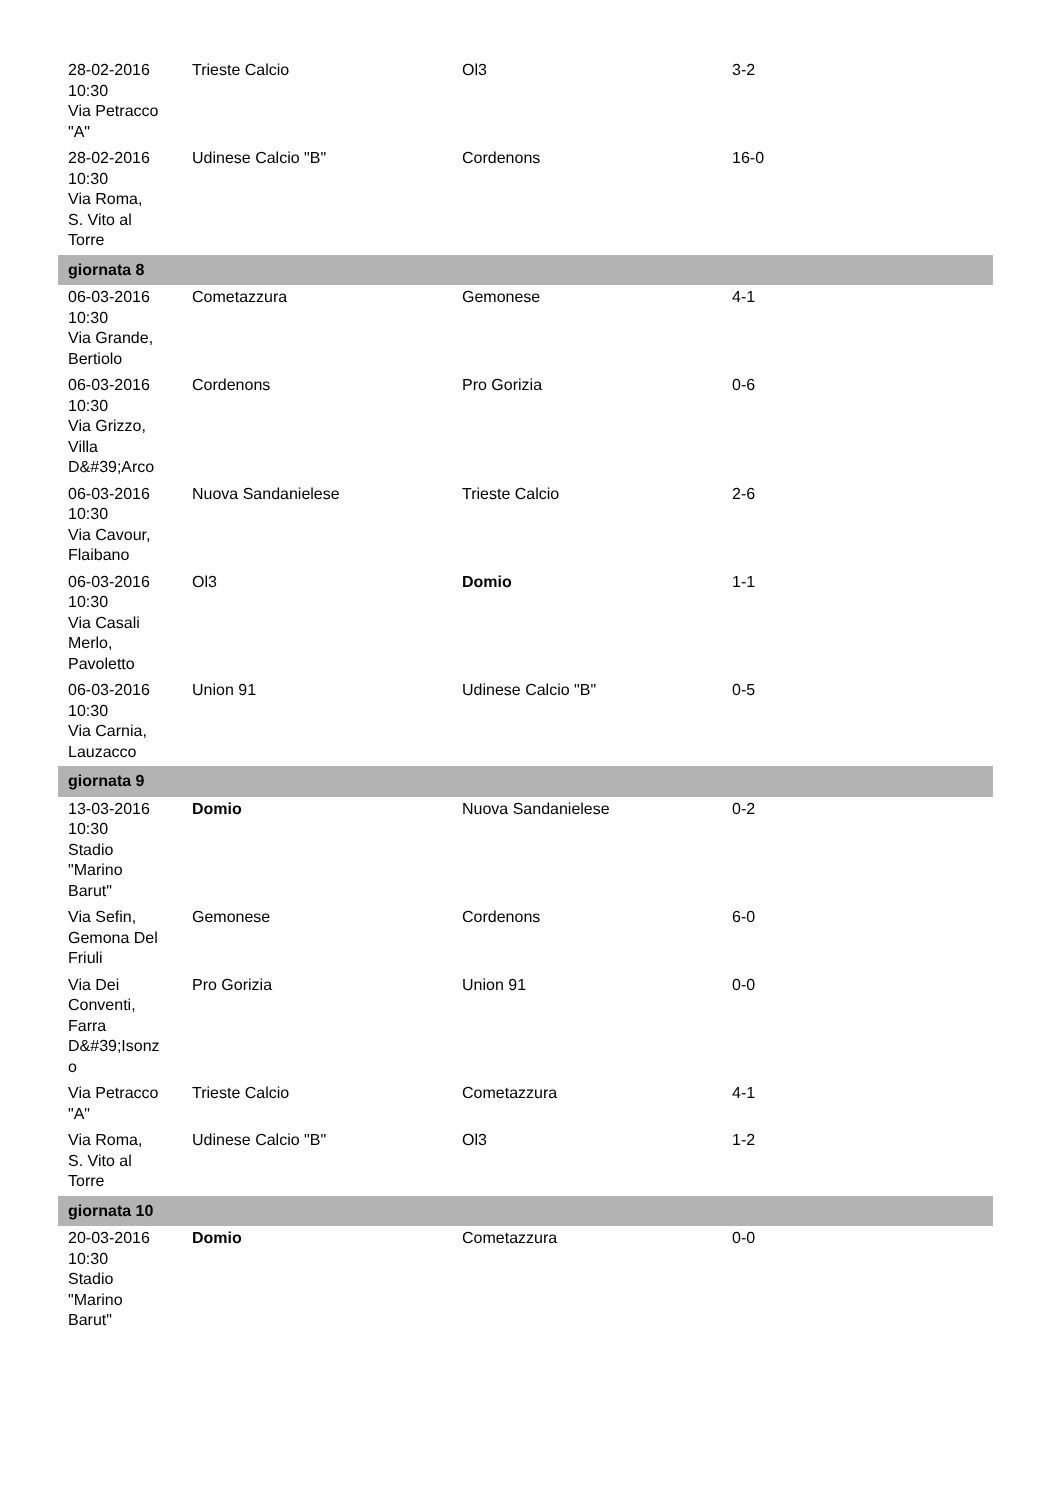| 28-02-2016 10:30 Via Petracco "A" | Trieste Calcio | Ol3 | 3-2 |
| 28-02-2016 10:30 Via Roma, S. Vito al Torre | Udinese Calcio "B" | Cordenons | 16-0 |
| giornata 8 | | | |
| 06-03-2016 10:30 Via Grande, Bertiolo | Cometazzura | Gemonese | 4-1 |
| 06-03-2016 10:30 Via Grizzo, Villa D&#39;Arco | Cordenons | Pro Gorizia | 0-6 |
| 06-03-2016 10:30 Via Cavour, Flaibano | Nuova Sandanielese | Trieste Calcio | 2-6 |
| 06-03-2016 10:30 Via Casali Merlo, Pavoletto | Ol3 | Domio | 1-1 |
| 06-03-2016 10:30 Via Carnia, Lauzacco | Union 91 | Udinese Calcio "B" | 0-5 |
| giornata 9 | | | |
| 13-03-2016 10:30 Stadio "Marino Barut" | Domio | Nuova Sandanielese | 0-2 |
| Via Sefin, Gemona Del Friuli | Gemonese | Cordenons | 6-0 |
| Via Dei Conventi, Farra D&#39;Isonz o | Pro Gorizia | Union 91 | 0-0 |
| Via Petracco "A" | Trieste Calcio | Cometazzura | 4-1 |
| Via Roma, S. Vito al Torre | Udinese Calcio "B" | Ol3 | 1-2 |
| giornata 10 | | | |
| 20-03-2016 10:30 Stadio "Marino Barut" | Domio | Cometazzura | 0-0 |